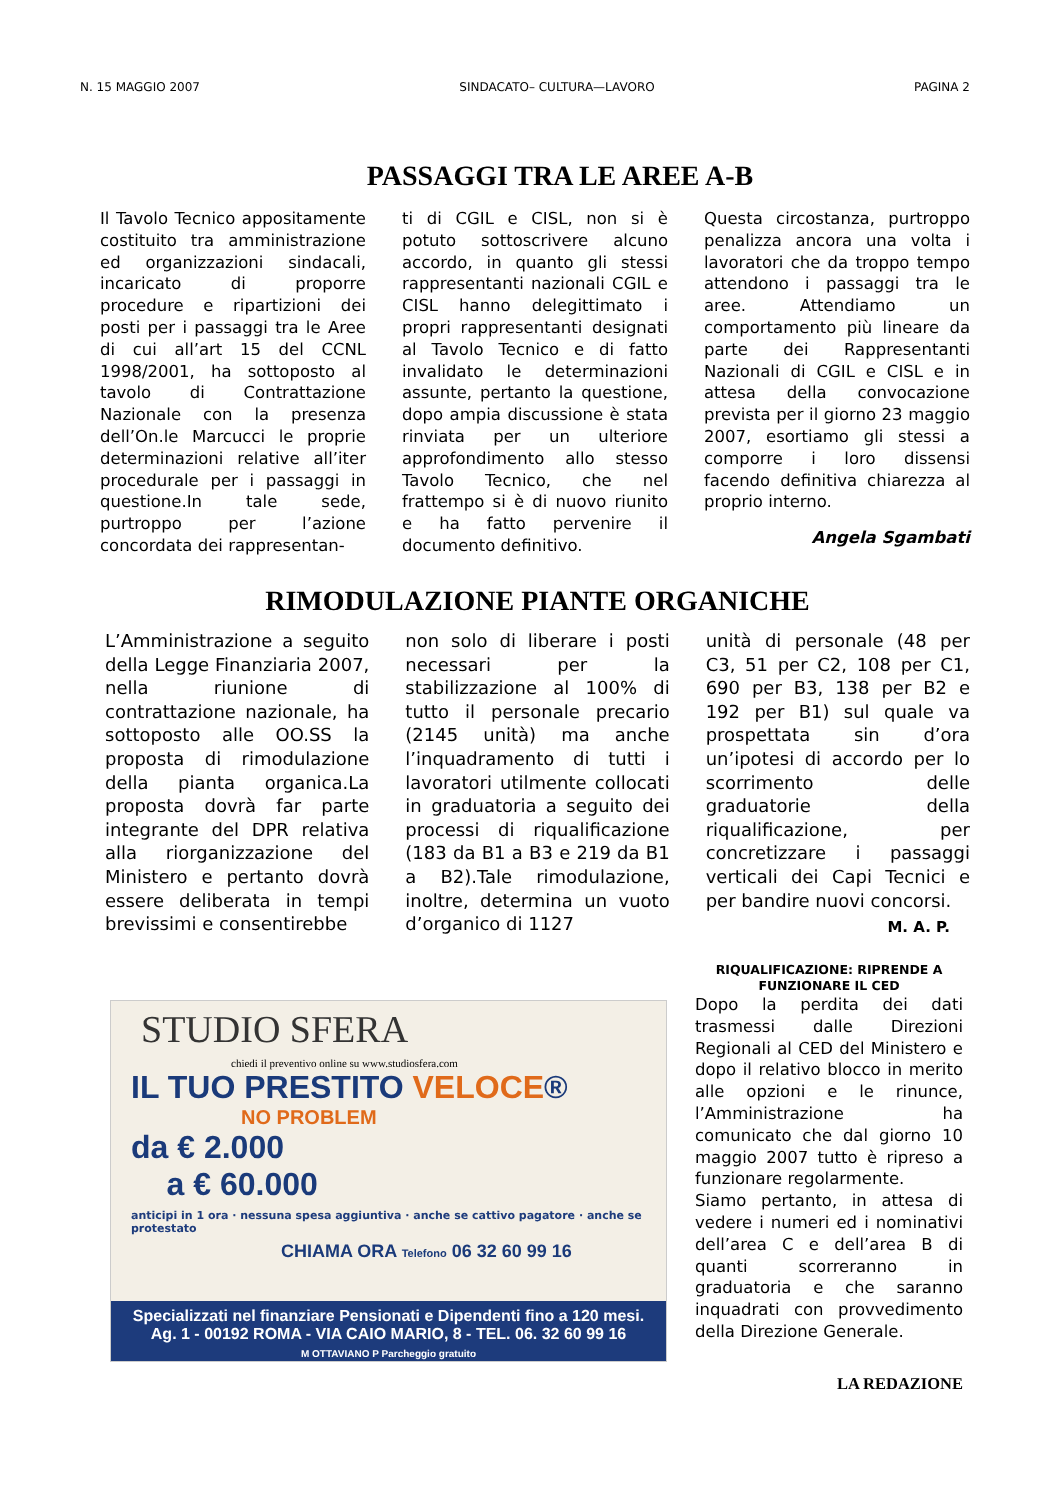N. 15 MAGGIO 2007 SINDACATO– CULTURA—LAVORO PAGINA 2
PASSAGGI TRA LE AREE A-B
Il Tavolo Tecnico appositamente costituito tra amministrazione ed organizzazioni sindacali, incaricato di proporre procedure e ripartizioni dei posti per i passaggi tra le Aree di cui all’art 15 del CCNL 1998/2001, ha sottoposto al tavolo di Contrattazione Nazionale con la presenza dell’On.le Marcucci le proprie determinazioni relative all’iter procedurale per i passaggi in questione.In tale sede, purtroppo per l’azione concordata dei rappresentan-
ti di CGIL e CISL, non si è potuto sottoscrivere alcuno accordo, in quanto gli stessi rappresentanti nazionali CGIL e CISL hanno delegittimato i propri rappresentanti designati al Tavolo Tecnico e di fatto invalidato le determinazioni assunte, pertanto la questione, dopo ampia discussione è stata rinviata per un ulteriore approfondimento allo stesso Tavolo Tecnico, che nel frattempo si è di nuovo riunito e ha fatto pervenire il documento definitivo.
Questa circostanza, purtroppo penalizza ancora una volta i lavoratori che da troppo tempo attendono i passaggi tra le aree. Attendiamo un comportamento più lineare da parte dei Rappresentanti Nazionali di CGIL e CISL e in attesa della convocazione prevista per il giorno 23 maggio 2007, esortiamo gli stessi a comporre i loro dissensi facendo definitiva chiarezza al proprio interno.
Angela Sgambati
RIMODULAZIONE PIANTE ORGANICHE
L’Amministrazione a seguito della Legge Finanziaria 2007, nella riunione di contrattazione nazionale, ha sottoposto alle OO.SS la proposta di rimodulazione della pianta organica.La proposta dovrà far parte integrante del DPR relativa alla riorganizzazione del Ministero e pertanto dovrà essere deliberata in tempi brevissimi e consentirebbe
non solo di liberare i posti necessari per la stabilizzazione al 100% di tutto il personale precario (2145 unità) ma anche l’inquadramento di tutti i lavoratori utilmente collocati in graduatoria a seguito dei processi di riqualificazione (183 da B1 a B3 e 219 da B1 a B2).Tale rimodulazione, inoltre, determina un vuoto d’organico di 1127
unità di personale (48 per C3, 51 per C2, 108 per C1, 690 per B3, 138 per B2 e 192 per B1) sul quale va prospettata sin d’ora un’ipotesi di accordo per lo scorrimento delle graduatorie della riqualificazione, per concretizzare i passaggi verticali dei Capi Tecnici e per bandire nuovi concorsi.
M. A. P.
STUDIO SFERA
chiedi il preventivo online su www.studiosfera.com
IL TUO PRESTITO VELOCE®
NO PROBLEM
da € 2.000
a € 60.000
anticipi in 1 ora · nessuna spesa aggiuntiva · anche se cattivo pagatore · anche se protestato
CHIAMA ORA Telefono 06 32 60 99 16
Specializzati nel finanziare Pensionati e Dipendenti fino a 120 mesi.
Ag. 1 - 00192 ROMA - VIA CAIO MARIO, 8 - TEL. 06. 32 60 99 16
M OTTAVIANO P Parcheggio gratuito
RIQUALIFICAZIONE: RIPRENDE A FUNZIONARE IL CED
Dopo la perdita dei dati trasmessi dalle Direzioni Regionali al CED del Ministero e dopo il relativo blocco in merito alle opzioni e le rinunce, l’Amministrazione ha comunicato che dal giorno 10 maggio 2007 tutto è ripreso a funzionare regolarmente.
Siamo pertanto, in attesa di vedere i numeri ed i nominativi dell’area C e dell’area B di quanti scorreranno in graduatoria e che saranno inquadrati con provvedimento della Direzione Generale.
LA REDAZIONE